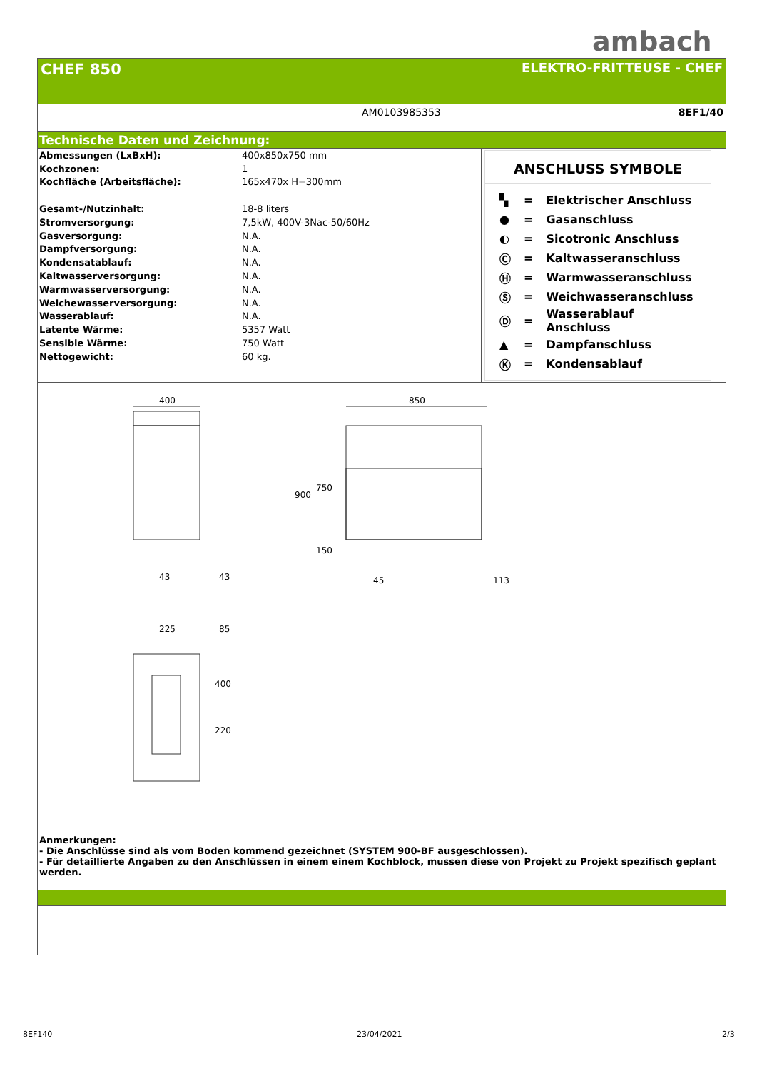ambach
CHEF 850
ELEKTRO-FRITTEUSE - CHEF
AM0103985353 8EF1/40
Technische Daten und Zeichnung:
| Abmessungen (LxBxH): | 400x850x750 mm |
| Kochzonen: | 1 |
| Kochfläche (Arbeitsfläche): | 165x470x H=300mm |
| Gesamt-/Nutzinhalt: | 18-8 liters |
| Stromversorgung: | 7,5kW, 400V-3Nac-50/60Hz |
| Gasversorgung: | N.A. |
| Dampfversorgung: | N.A. |
| Kondensatablauf: | N.A. |
| Kaltwasserversorgung: | N.A. |
| Warmwasserversorgung: | N.A. |
| Weichewasserversorgung: | N.A. |
| Wasserablauf: | N.A. |
| Latente Wärme: | 5357 Watt |
| Sensible Wärme: | 750 Watt |
| Nettogewicht: | 60 kg. |
ANSCHLUSS SYMBOLE
| ▚ | = | Elektrischer Anschluss |
| ● | = | Gasanschluss |
| ◐ | = | Sicotronic Anschluss |
| Ⓒ | = | Kaltwasseranschluss |
| Ⓗ | = | Warmwasseranschluss |
| Ⓢ | = | Weichwasseranschluss |
| Ⓓ | = | Wasserablauf Anschluss |
| ▲ | = | Dampfanschluss |
| Ⓚ | = | Kondensablauf |
400 850
750
900
150
43 43 45 113
225 85
400
220
Anmerkungen:
- Die Anschlüsse sind als vom Boden kommend gezeichnet (SYSTEM 900-BF ausgeschlossen).
- Für detaillierte Angaben zu den Anschlüssen in einem einem Kochblock, mussen diese von Projekt zu Projekt spezifisch geplant werden.
8EF140 23/04/2021 2/3